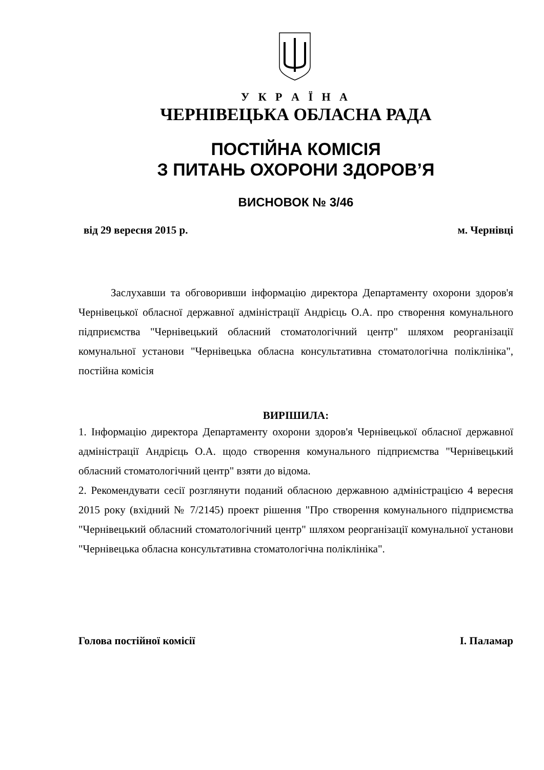У К Р А Ї Н А
ЧЕРНІВЕЦЬКА ОБЛАСНА РАДА
ПОСТІЙНА КОМІСІЯ
З ПИТАНЬ ОХОРОНИ ЗДОРОВ’Я
ВИСНОВОК № 3/46
від 29 вересня 2015 р. м. Чернівці
Заслухавши та обговоривши інформацію директора Департаменту охорони здоров'я Чернівецької обласної державної адміністрації Андрієць О.А. про створення комунального підприємства "Чернівецький обласний стоматологічний центр" шляхом реорганізації комунальної установи "Чернівецька обласна консультативна стоматологічна поліклініка", постійна комісія
ВИРІШИЛА:
1. Інформацію директора Департаменту охорони здоров'я Чернівецької обласної державної адміністрації Андрієць О.А. щодо створення комунального підприємства "Чернівецький обласний стоматологічний центр" взяти до відома.
2. Рекомендувати сесії розглянути поданий обласною державною адміністрацією 4 вересня 2015 року (вхідний № 7/2145) проект рішення "Про створення комунального підприємства "Чернівецький обласний стоматологічний центр" шляхом реорганізації комунальної установи "Чернівецька обласна консультативна стоматологічна поліклініка".
Голова постійної комісії І. Паламар